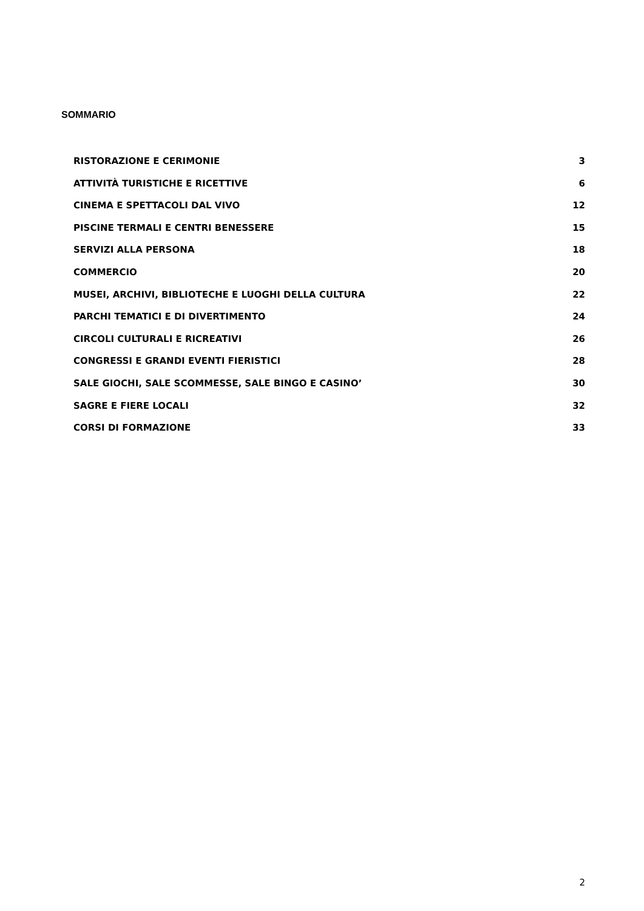SOMMARIO
RISTORAZIONE E CERIMONIE 3
ATTIVITÀ TURISTICHE E RICETTIVE 6
CINEMA E SPETTACOLI DAL VIVO 12
PISCINE TERMALI E CENTRI BENESSERE 15
SERVIZI ALLA PERSONA 18
COMMERCIO 20
MUSEI, ARCHIVI, BIBLIOTECHE E LUOGHI DELLA CULTURA 22
PARCHI TEMATICI E DI DIVERTIMENTO 24
CIRCOLI CULTURALI E RICREATIVI 26
CONGRESSI E GRANDI EVENTI FIERISTICI 28
SALE GIOCHI, SALE SCOMMESSE, SALE BINGO E CASINO’ 30
SAGRE E FIERE LOCALI 32
CORSI DI FORMAZIONE 33
2